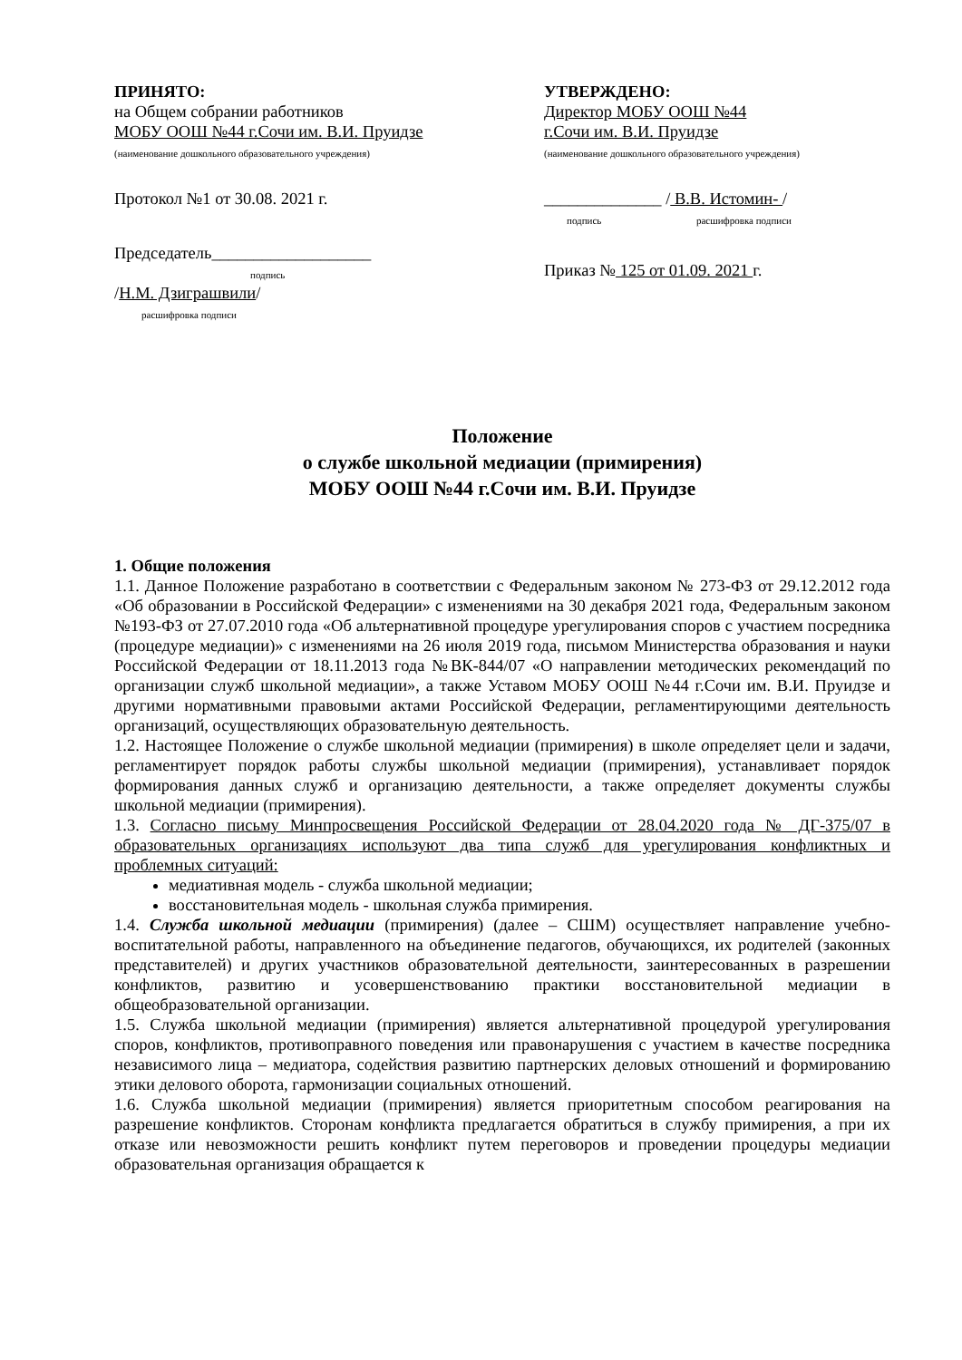ПРИНЯТО:
на Общем собрании работников
МОБУ ООШ №44 г.Сочи им. В.И. Пруидзе
(наименование дошкольного образовательного учреждения)
Протокол №1 от 30.08. 2021 г.
Председатель___________________
подпись
/Н.М. Дзиграшвили/
расшифровка подписи
УТВЕРЖДЕНО:
Директор МОБУ ООШ №44
г.Сочи им. В.И. Пруидзе
(наименование дошкольного образовательного учреждения)
______________ / В.В. Истомин- /
подпись расшифровка подписи
Приказ № 125 от 01.09. 2021 г.
Положение
о службе школьной медиации (примирения)
МОБУ ООШ №44 г.Сочи им. В.И. Пруидзе
1. Общие положения
1.1. Данное Положение разработано в соответствии с Федеральным законом № 273-ФЗ от 29.12.2012 года «Об образовании в Российской Федерации» с изменениями на 30 декабря 2021 года, Федеральным законом №193-ФЗ от 27.07.2010 года «Об альтернативной процедуре урегулирования споров с участием посредника (процедуре медиации)» с изменениями на 26 июля 2019 года, письмом Министерства образования и науки Российской Федерации от 18.11.2013 года №ВК-844/07 «О направлении методических рекомендаций по организации служб школьной медиации», а также Уставом МОБУ ООШ №44 г.Сочи им. В.И. Пруидзе и другими нормативными правовыми актами Российской Федерации, регламентирующими деятельность организаций, осуществляющих образовательную деятельность.
1.2. Настоящее Положение о службе школьной медиации (примирения) в школе определяет цели и задачи, регламентирует порядок работы службы школьной медиации (примирения), устанавливает порядок формирования данных служб и организацию деятельности, а также определяет документы службы школьной медиации (примирения).
1.3. Согласно письму Минпросвещения Российской Федерации от 28.04.2020 года № ДГ-375/07 в образовательных организациях используют два типа служб для урегулирования конфликтных и проблемных ситуаций:
медиативная модель - служба школьной медиации;
восстановительная модель - школьная служба примирения.
1.4. Служба школьной медиации (примирения) (далее – СШМ) осуществляет направление учебно-воспитательной работы, направленного на объединение педагогов, обучающихся, их родителей (законных представителей) и других участников образовательной деятельности, заинтересованных в разрешении конфликтов, развитию и усовершенствованию практики восстановительной медиации в общеобразовательной организации.
1.5. Служба школьной медиации (примирения) является альтернативной процедурой урегулирования споров, конфликтов, противоправного поведения или правонарушения с участием в качестве посредника независимого лица – медиатора, содействия развитию партнерских деловых отношений и формированию этики делового оборота, гармонизации социальных отношений.
1.6. Служба школьной медиации (примирения) является приоритетным способом реагирования на разрешение конфликтов. Сторонам конфликта предлагается обратиться в службу примирения, а при их отказе или невозможности решить конфликт путем переговоров и проведении процедуры медиации образовательная организация обращается к